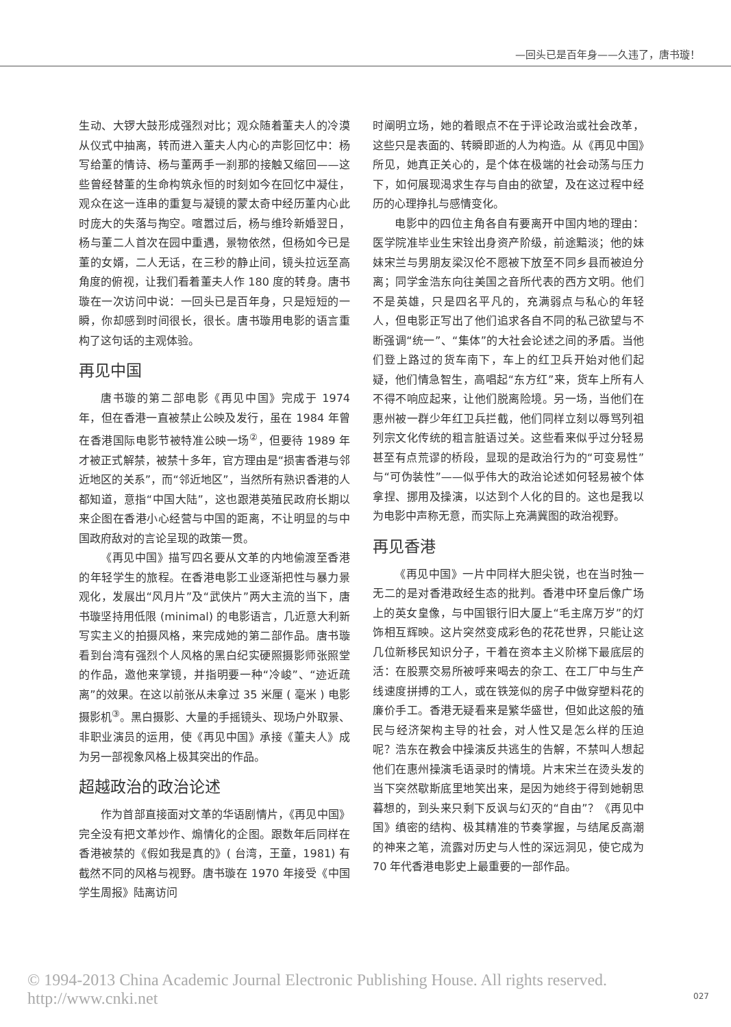—回头已是百年身——久违了，唐书璇！
生动、大锣大鼓形成强烈对比；观众随着董夫人的冷漠从仪式中抽离，转而进入董夫人内心的声影回忆中：杨写给董的情诗、杨与董两手一刹那的接触又缩回——这些曾经替董的生命构筑永恒的时刻如今在回忆中凝住，观众在这一连串的重复与凝镜的蒙太奇中经历董内心此时庞大的失落与掏空。喧嚣过后，杨与维玲新婚翌日，杨与董二人首次在园中重遇，景物依然，但杨如今已是董的女婿，二人无话，在三秒的静止间，镜头拉远至高角度的俯视，让我们看着董夫人作 180 度的转身。唐书璇在一次访问中说：一回头已是百年身，只是短短的一瞬，你却感到时间很长，很长。唐书璇用电影的语言重构了这句话的主观体验。
再见中国
唐书璇的第二部电影《再见中国》完成于 1974 年，但在香港一直被禁止公映及发行，虽在 1984 年曾在香港国际电影节被特准公映一场<sup>②</sup>，但要待 1989 年才被正式解禁，被禁十多年，官方理由是“损害香港与邻近地区的关系”，而“邻近地区”，当然所有熟识香港的人都知道，意指“中国大陆”，这也跟港英殖民政府长期以来企图在香港小心经营与中国的距离，不让明显的与中国政府敌对的言论呈现的政策一贯。
《再见中国》描写四名要从文革的内地偷渡至香港的年轻学生的旅程。在香港电影工业逐渐把性与暴力景观化，发展出“风月片”及“武侠片”两大主流的当下，唐书璇坚持用低限 (minimal) 的电影语言，几近意大利新写实主义的拍摄风格，来完成她的第二部作品。唐书璇看到台湾有强烈个人风格的黑白纪实硬照摄影师张照堂的作品，邀他来掌镜，并指明要一种“冷峻”、“迹近疏离”的效果。在这以前张从未拿过 35 米厘 ( 毫米 ) 电影摄影机<sup>③</sup>。黑白摄影、大量的手摇镜头、现场户外取景、非职业演员的运用，使《再见中国》承接《董夫人》成为另一部视象风格上极其突出的作品。
超越政治的政治论述
作为首部直接面对文革的华语剧情片，《再见中国》完全没有把文革炒作、煽情化的企图。跟数年后同样在香港被禁的《假如我是真的》( 台湾，王童，1981) 有截然不同的风格与视野。唐书璇在 1970 年接受《中国学生周报》陆离访问
时阐明立场，她的着眼点不在于评论政治或社会改革，这些只是表面的、转瞬即逝的人为构造。从《再见中国》所见，她真正关心的，是个体在极端的社会动荡与压力下，如何展现渴求生存与自由的欲望，及在这过程中经历的心理挣扎与感情变化。
电影中的四位主角各自有要离开中国内地的理由：医学院准毕业生宋铨出身资产阶级，前途黯淡；他的妹妹宋兰与男朋友梁汉伦不愿被下放至不同乡县而被迫分离；同学金浩东向往美国之音所代表的西方文明。他们不是英雄，只是四名平凡的，充满弱点与私心的年轻人，但电影正写出了他们追求各自不同的私己欲望与不断强调“统一”、“集体”的大社会论述之间的矛盾。当他们登上路过的货车南下，车上的红卫兵开始对他们起疑，他们情急智生，高唱起“东方红”来，货车上所有人不得不响应起来，让他们脱离险境。另一场，当他们在惠州被一群少年红卫兵拦截，他们同样立刻以辱骂列祖列宗文化传统的粗言脏语过关。这些看来似乎过分轻易甚至有点荒谬的桥段，显现的是政治行为的“可变易性”与“可伪装性”——似乎伟大的政治论述如何轻易被个体拿捏、挪用及操演，以达到个人化的目的。这也是我以为电影中声称无意，而实际上充满冀图的政治视野。
再见香港
《再见中国》一片中同样大胆尖锐，也在当时独一无二的是对香港政经生态的批判。香港中环皇后像广场上的英女皇像，与中国银行旧大厦上“毛主席万岁”的灯饰相互辉映。这片突然变成彩色的花花世界，只能让这几位新移民知识分子，干着在资本主义阶梯下最底层的活：在股票交易所被呼来喝去的杂工、在工厂中与生产线速度拼搏的工人，或在铁笼似的房子中做穿塑料花的廉价手工。香港无疑看来是繁华盛世，但如此这般的殖民与经济架构主导的社会，对人性又是怎么样的压迫呢？浩东在教会中操演反共逃生的告解，不禁叫人想起他们在惠州操演毛语录时的情境。片末宋兰在烫头发的当下突然歇斯底里地笑出来，是因为她终于得到她朝思暮想的，到头来只剩下反讽与幻灭的“自由”？《再见中国》缜密的结构、极其精准的节奏掌握，与结尾反高潮的神来之笔，流露对历史与人性的深远洞见，使它成为 70 年代香港电影史上最重要的一部作品。
© 1994-2013 China Academic Journal Electronic Publishing House. All rights reserved. http://www.cnki.net
027